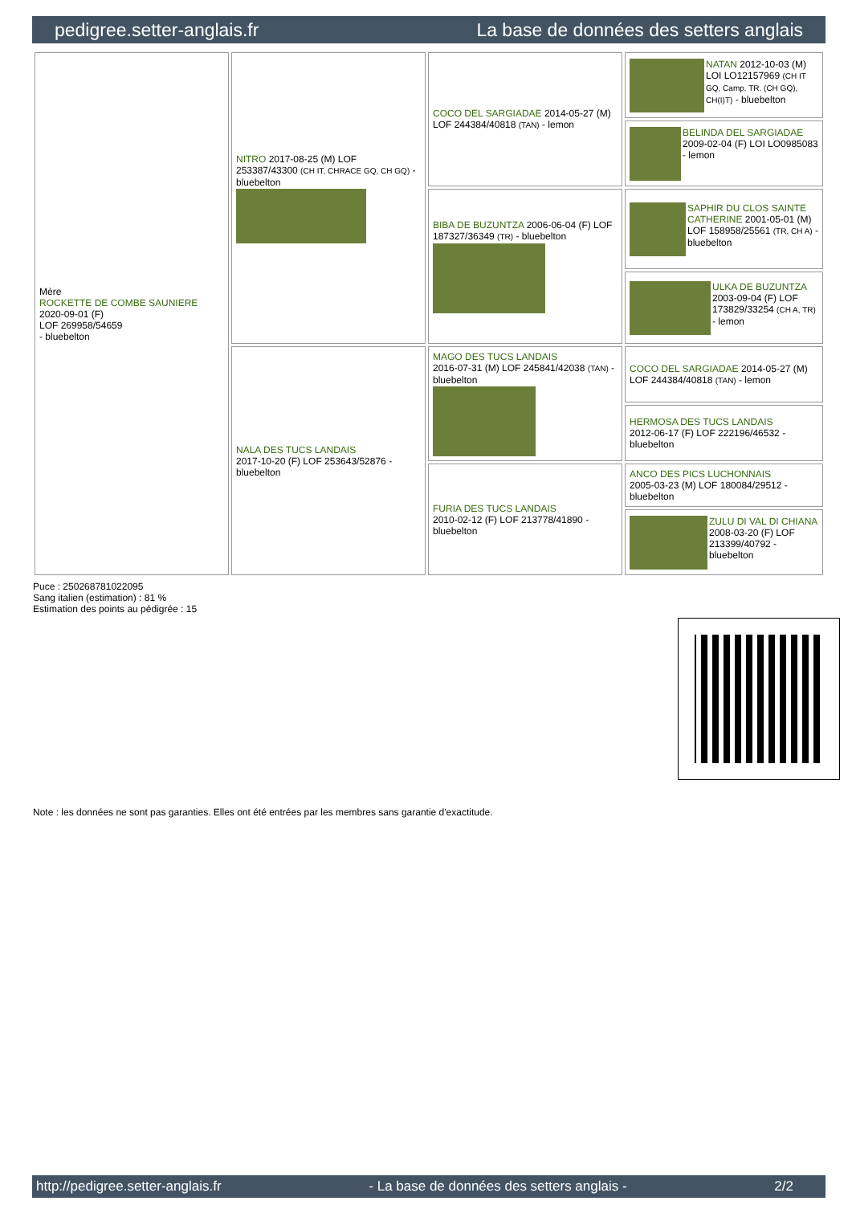pedigree.setter-anglais.fr La base de données des setters anglais
| Mère ROCKETTE DE COMBE SAUNIERE 2020-09-01 (F) LOF 269958/54659 - bluebelton | NITRO 2017-08-25 (M) LOF 253387/43300 (CH IT, CHRACE GQ, CH GQ) - bluebelton | COCO DEL SARGIADAE 2014-05-27 (M) LOF 244384/40818 (TAN) - lemon | NATAN 2012-10-03 (M) LOI LO12157969 (CH IT GQ, Camp. TR. (CH GQ), CH(I)T) - bluebelton |
| | | | BELINDA DEL SARGIADAE 2009-02-04 (F) LOI LO0985083 - lemon |
| | | BIBA DE BUZUNTZA 2006-06-04 (F) LOF 187327/36349 (TR) - bluebelton | SAPHIR DU CLOS SAINTE CATHERINE 2001-05-01 (M) LOF 158958/25561 (TR, CH A) - bluebelton |
| | | | ULKA DE BUZUNTZA 2003-09-04 (F) LOF 173829/33254 (CH A, TR) - lemon |
| | NALA DES TUCS LANDAIS 2017-10-20 (F) LOF 253643/52876 - bluebelton | MAGO DES TUCS LANDAIS 2016-07-31 (M) LOF 245841/42038 (TAN) - bluebelton | COCO DEL SARGIADAE 2014-05-27 (M) LOF 244384/40818 (TAN) - lemon |
| | | | HERMOSA DES TUCS LANDAIS 2012-06-17 (F) LOF 222196/46532 - bluebelton |
| | | FURIA DES TUCS LANDAIS 2010-02-12 (F) LOF 213778/41890 - bluebelton | ANCO DES PICS LUCHONNAIS 2005-03-23 (M) LOF 180084/29512 - bluebelton |
| | | | ZULU DI VAL DI CHIANA 2008-03-20 (F) LOF 213399/40792 - bluebelton |
Puce : 250268781022095
Sang italien (estimation) : 81 %
Estimation des points au pédigrée : 15
Note : les données ne sont pas garanties. Elles ont été entrées par les membres sans garantie d'exactitude.
http://pedigree.setter-anglais.fr - La base de données des setters anglais - 2/2